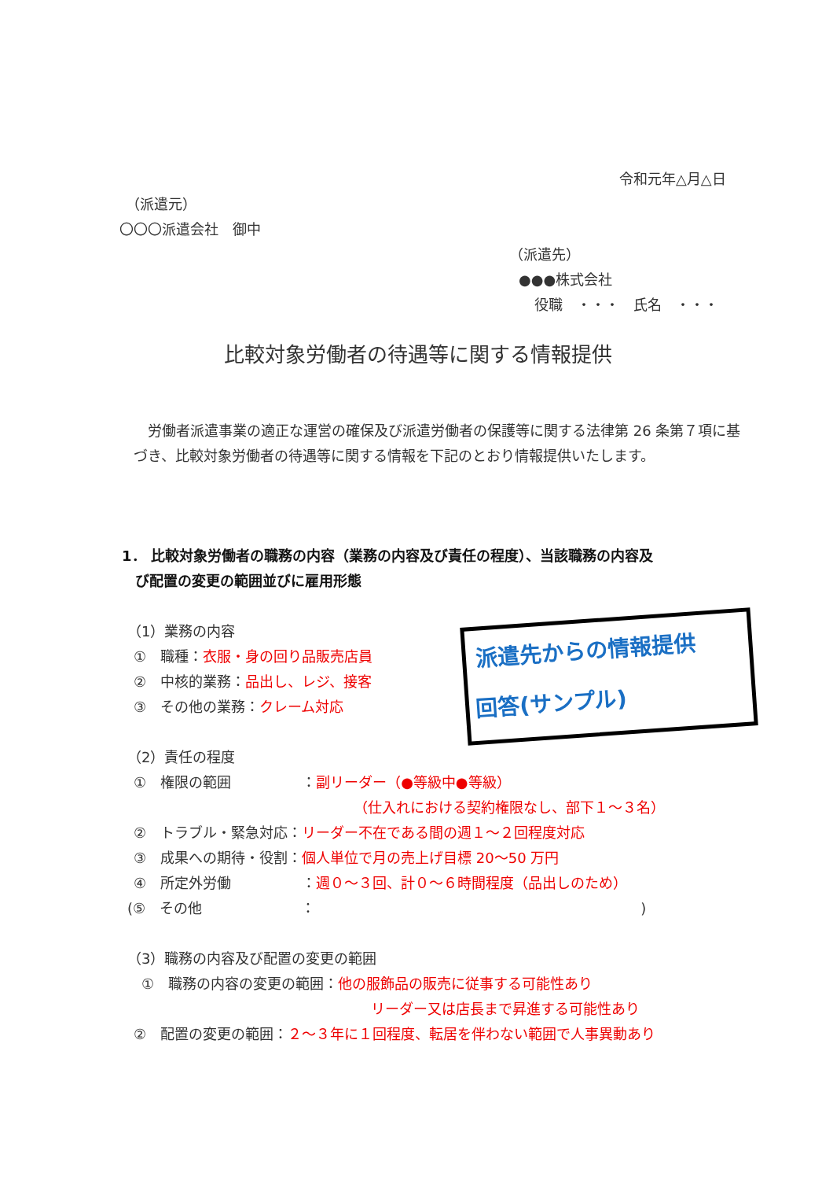令和元年△月△日
（派遣元）
〇〇〇派遣会社　御中
（派遣先）
●●●株式会社
役職　・・・　氏名　・・・
比較対象労働者の待遇等に関する情報提供
　労働者派遣事業の適正な運営の確保及び派遣労働者の保護等に関する法律第 26 条第７項に基づき、比較対象労働者の待遇等に関する情報を下記のとおり情報提供いたします。
1． 比較対象労働者の職務の内容（業務の内容及び責任の程度）、当該職務の内容及
び配置の変更の範囲並びに雇用形態
（1）業務の内容
①　職種：衣服・身の回り品販売店員
②　中核的業務：品出し、レジ、接客
③　その他の業務：クレーム対応
派遣先からの情報提供
回答(サンプル)
（2）責任の程度
①　権限の範囲　　　　　：副リーダー（●等級中●等級）
（仕入れにおける契約権限なし、部下１～３名）
②　トラブル・緊急対応：リーダー不在である間の週１～２回程度対応
③　成果への期待・役割：個人単位で月の売上げ目標 20～50 万円
④　所定外労働　　　　　：週０～３回、計０～６時間程度（品出しのため）
(⑤　その他　　　　　　　：　　　　　　　　　　　　　　　　　　　　　　　)
（3）職務の内容及び配置の変更の範囲
①　職務の内容の変更の範囲：他の服飾品の販売に従事する可能性あり
リーダー又は店長まで昇進する可能性あり
②　配置の変更の範囲：２～３年に１回程度、転居を伴わない範囲で人事異動あり